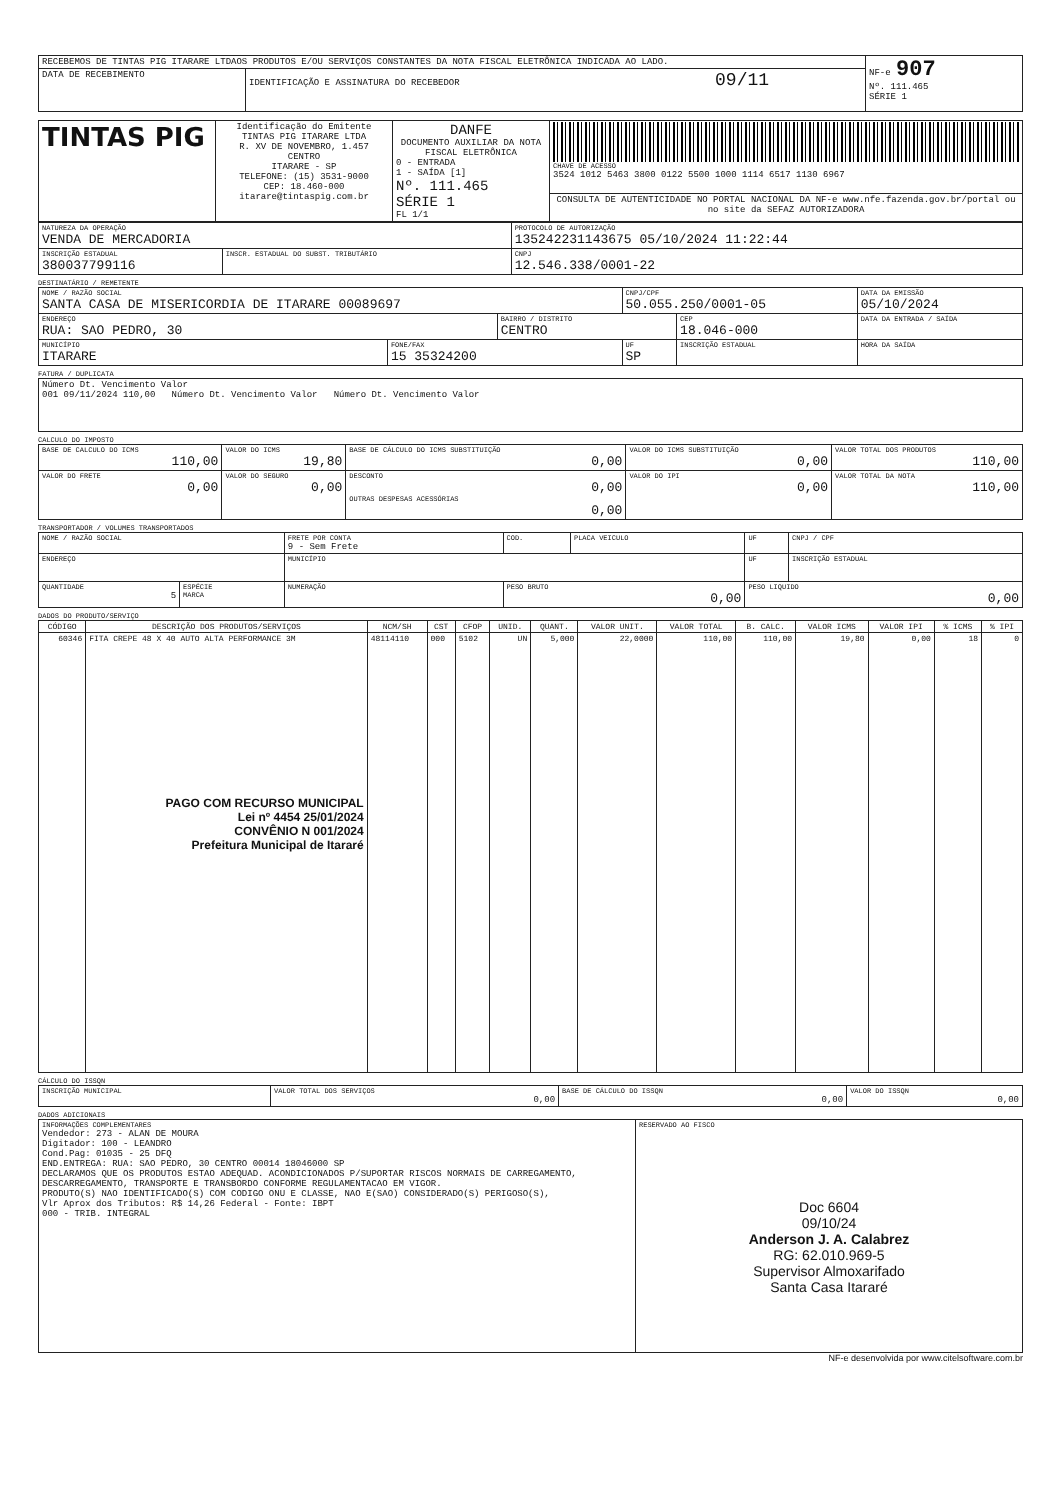| RECEBEMOS DE TINTAS PIG ITARARE LTDAOS PRODUTOS E/OU SERVIÇOS CONSTANTES DA NOTA FISCAL ELETRÔNICA INDICADA AO LADO. | | NF-e 907 Nº. 111.465 SÉRIE 1 |
| DATA DE RECEBIMENTO | IDENTIFICAÇÃO E ASSINATURA DO RECEBEDOR 09/11 | |
| TINTAS PIG | Identificação do Emitente TINTAS PIG ITARARE LTDA R. XV DE NOVEMBRO, 1.457 CENTRO ITARARE - SP TELEFONE: (15) 3531-9000 CEP: 18.460-000 itarare@tintaspig.com.br | DANFE DOCUMENTO AUXILIAR DA NOTA FISCAL ELETRÔNICA 0 - ENTRADA 1 - SAÍDA [1] Nº. 111.465 SÉRIE 1 FL 1/1 | CHAVE DE ACESSO 3524 1012 5463 3800 0122 5500 1000 1114 6517 1130 6967 |
| | | | CONSULTA DE AUTENTICIDADE NO PORTAL NACIONAL DA NF-e www.nfe.fazenda.gov.br/portal ou no site da SEFAZ AUTORIZADORA |
| NATUREZA DA OPERAÇÃO VENDA DE MERCADORIA | | PROTOCOLO DE AUTORIZAÇÃO 135242231143675 05/10/2024 11:22:44 |
| INSCRIÇÃO ESTADUAL 380037799116 | INSCR. ESTADUAL DO SUBST. TRIBUTÁRIO | CNPJ 12.546.338/0001-22 |
DESTINATÁRIO / REMETENTE
| NOME / RAZÃO SOCIAL SANTA CASA DE MISERICORDIA DE ITARARE 00089697 | | | CNPJ/CPF 50.055.250/0001-05 | | DATA DA EMISSÃO 05/10/2024 |
| ENDEREÇO RUA: SAO PEDRO, 30 | | BAIRRO / DISTRITO CENTRO | | CEP 18.046-000 | DATA DA ENTRADA / SAÍDA |
| MUNICÍPIO ITARARE | FONE/FAX 15 35324200 | | UF SP | INSCRIÇÃO ESTADUAL | HORA DA SAÍDA |
FATURA / DUPLICATA
| Número Dt. Vencimento Valor 001 09/11/2024 110,00 Número Dt. Vencimento Valor Número Dt. Vencimento Valor |
CALCULO DO IMPOSTO
| BASE DE CALCULO DO ICMS 110,00 | VALOR DO ICMS 19,80 | BASE DE CÁLCULO DO ICMS SUBSTITUIÇÃO 0,00 | VALOR DO ICMS SUBSTITUIÇÃO 0,00 | VALOR TOTAL DOS PRODUTOS 110,00 |
| VALOR DO FRETE 0,00 | VALOR DO SEGURO 0,00 | DESCONTO 0,00 OUTRAS DESPESAS ACESSÓRIAS 0,00 | VALOR DO IPI 0,00 | VALOR TOTAL DA NOTA 110,00 |
TRANSPORTADOR / VOLUMES TRANSPORTADOS
| NOME / RAZÃO SOCIAL | | FRETE POR CONTA 9 - Sem Frete | COD. | PLACA VEICULO | UF | CNPJ / CPF |
| ENDEREÇO | | MUNICÍPIO | | | UF | INSCRIÇÃO ESTADUAL |
| QUANTIDADE 5 | ESPÉCIE MARCA | NUMERAÇÃO | PESO BRUTO 0,00 | | PESO LIQUIDO 0,00 | |
DADOS DO PRODUTO/SERVIÇO
| CÓDIGO | DESCRIÇÃO DOS PRODUTOS/SERVIÇOS | NCM/SH | CST | CFOP | UNID. | QUANT. | VALOR UNIT. | VALOR TOTAL | B. CALC. | VALOR ICMS | VALOR IPI | % ICMS | % IPI |
| --- | --- | --- | --- | --- | --- | --- | --- | --- | --- | --- | --- | --- | --- |
| 60346 | FITA CREPE 48 X 40 AUTO ALTA PERFORMANCE 3M PAGO COM RECURSO MUNICIPAL Lei nº 4454 25/01/2024 CONVÊNIO N 001/2024 Prefeitura Municipal de Itararé | 48114110 | 000 | 5102 | UN | 5,000 | 22,0000 | 110,00 | 110,00 | 19,80 | 0,00 | 18 | 0 |
CÁLCULO DO ISSQN
| INSCRIÇÃO MUNICIPAL | VALOR TOTAL DOS SERVIÇOS 0,00 | BASE DE CÁLCULO DO ISSQN 0,00 | VALOR DO ISSQN 0,00 |
DADOS ADICIONAIS
| INFORMAÇÕES COMPLEMENTARES Vendedor: 273 - ALAN DE MOURA Digitador: 100 - LEANDRO Cond.Pag: 01035 - 25 DFQ END.ENTREGA: RUA: SAO PEDRO, 30 CENTRO 00014 18046000 SP DECLARAMOS QUE OS PRODUTOS ESTAO ADEQUAD. ACONDICIONADOS P/SUPORTAR RISCOS NORMAIS DE CARREGAMENTO, DESCARREGAMENTO, TRANSPORTE E TRANSBORDO CONFORME REGULAMENTACAO EM VIGOR. PRODUTO(S) NAO IDENTIFICADO(S) COM CODIGO ONU E CLASSE, NAO E(SAO) CONSIDERADO(S) PERIGOSO(S), Vlr Aprox dos Tributos: R$ 14,26 Federal - Fonte: IBPT 000 - TRIB. INTEGRAL | RESERVADO AO FISCO Doc 6604 09/10/24 Anderson J. A. Calabrez RG: 62.010.969-5 Supervisor Almoxarifado Santa Casa Itararé |
NF-e desenvolvida por www.citelsoftware.com.br